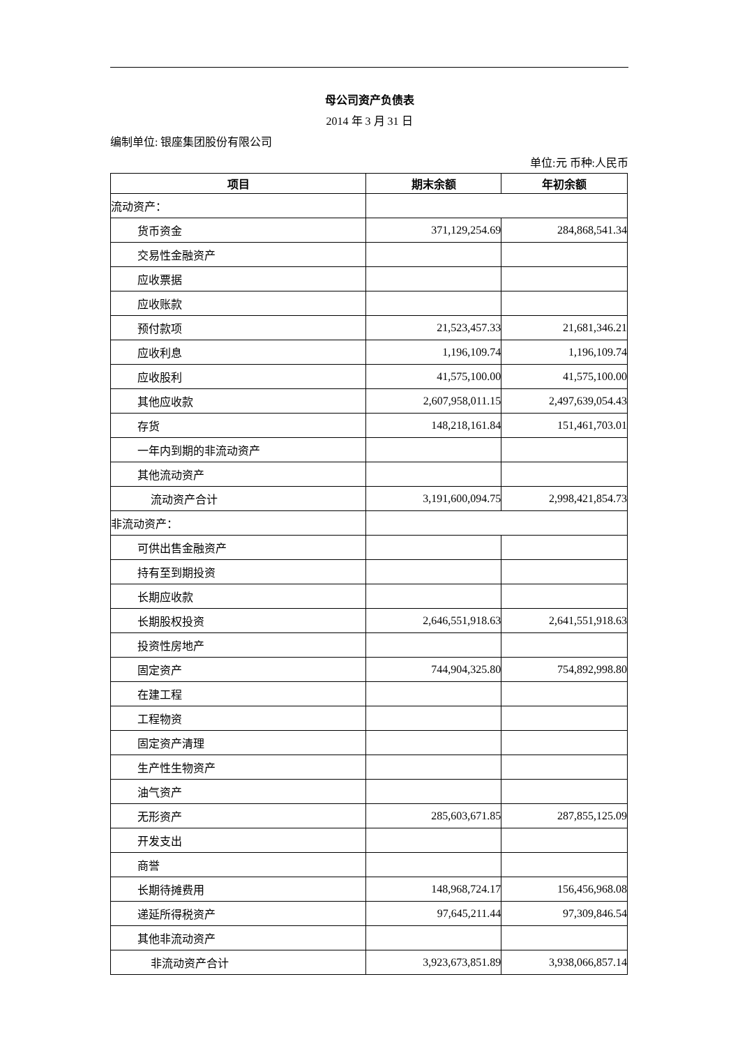母公司资产负债表
2014 年 3 月 31 日
编制单位: 银座集团股份有限公司
单位:元 币种:人民币
| 项目 | 期末余额 | 年初余额 |
| --- | --- | --- |
| 流动资产： | | |
| 货币资金 | 371,129,254.69 | 284,868,541.34 |
| 交易性金融资产 | | |
| 应收票据 | | |
| 应收账款 | | |
| 预付款项 | 21,523,457.33 | 21,681,346.21 |
| 应收利息 | 1,196,109.74 | 1,196,109.74 |
| 应收股利 | 41,575,100.00 | 41,575,100.00 |
| 其他应收款 | 2,607,958,011.15 | 2,497,639,054.43 |
| 存货 | 148,218,161.84 | 151,461,703.01 |
| 一年内到期的非流动资产 | | |
| 其他流动资产 | | |
| 流动资产合计 | 3,191,600,094.75 | 2,998,421,854.73 |
| 非流动资产： | | |
| 可供出售金融资产 | | |
| 持有至到期投资 | | |
| 长期应收款 | | |
| 长期股权投资 | 2,646,551,918.63 | 2,641,551,918.63 |
| 投资性房地产 | | |
| 固定资产 | 744,904,325.80 | 754,892,998.80 |
| 在建工程 | | |
| 工程物资 | | |
| 固定资产清理 | | |
| 生产性生物资产 | | |
| 油气资产 | | |
| 无形资产 | 285,603,671.85 | 287,855,125.09 |
| 开发支出 | | |
| 商誉 | | |
| 长期待摊费用 | 148,968,724.17 | 156,456,968.08 |
| 递延所得税资产 | 97,645,211.44 | 97,309,846.54 |
| 其他非流动资产 | | |
| 非流动资产合计 | 3,923,673,851.89 | 3,938,066,857.14 |